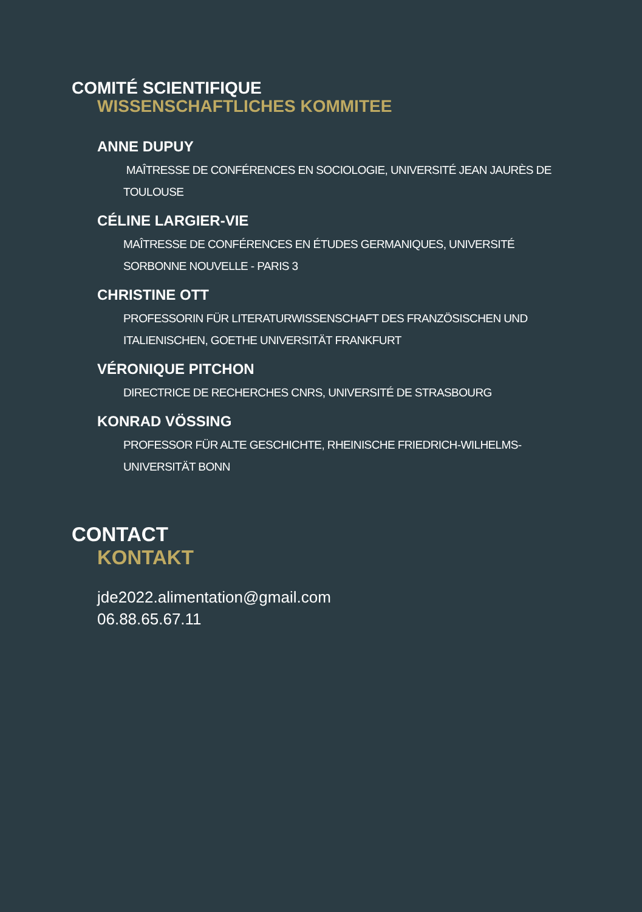COMITÉ SCIENTIFIQUE
WISSENSCHAFTLICHES KOMMITEE
ANNE DUPUY
MAÎTRESSE DE CONFÉRENCES EN SOCIOLOGIE, UNIVERSITÉ JEAN JAURÈS DE TOULOUSE
CÉLINE LARGIER-VIE
MAÎTRESSE DE CONFÉRENCES EN ÉTUDES GERMANIQUES, UNIVERSITÉ SORBONNE NOUVELLE - PARIS 3
CHRISTINE OTT
PROFESSORIN FÜR LITERATURWISSENSCHAFT DES FRANZÖSISCHEN UND ITALIENISCHEN, GOETHE UNIVERSITÄT FRANKFURT
VÉRONIQUE PITCHON
DIRECTRICE DE RECHERCHES CNRS, UNIVERSITÉ DE STRASBOURG
KONRAD VÖSSING
PROFESSOR FÜR ALTE GESCHICHTE, RHEINISCHE FRIEDRICH-WILHELMS-UNIVERSITÄT BONN
CONTACT
KONTAKT
jde2022.alimentation@gmail.com
06.88.65.67.11